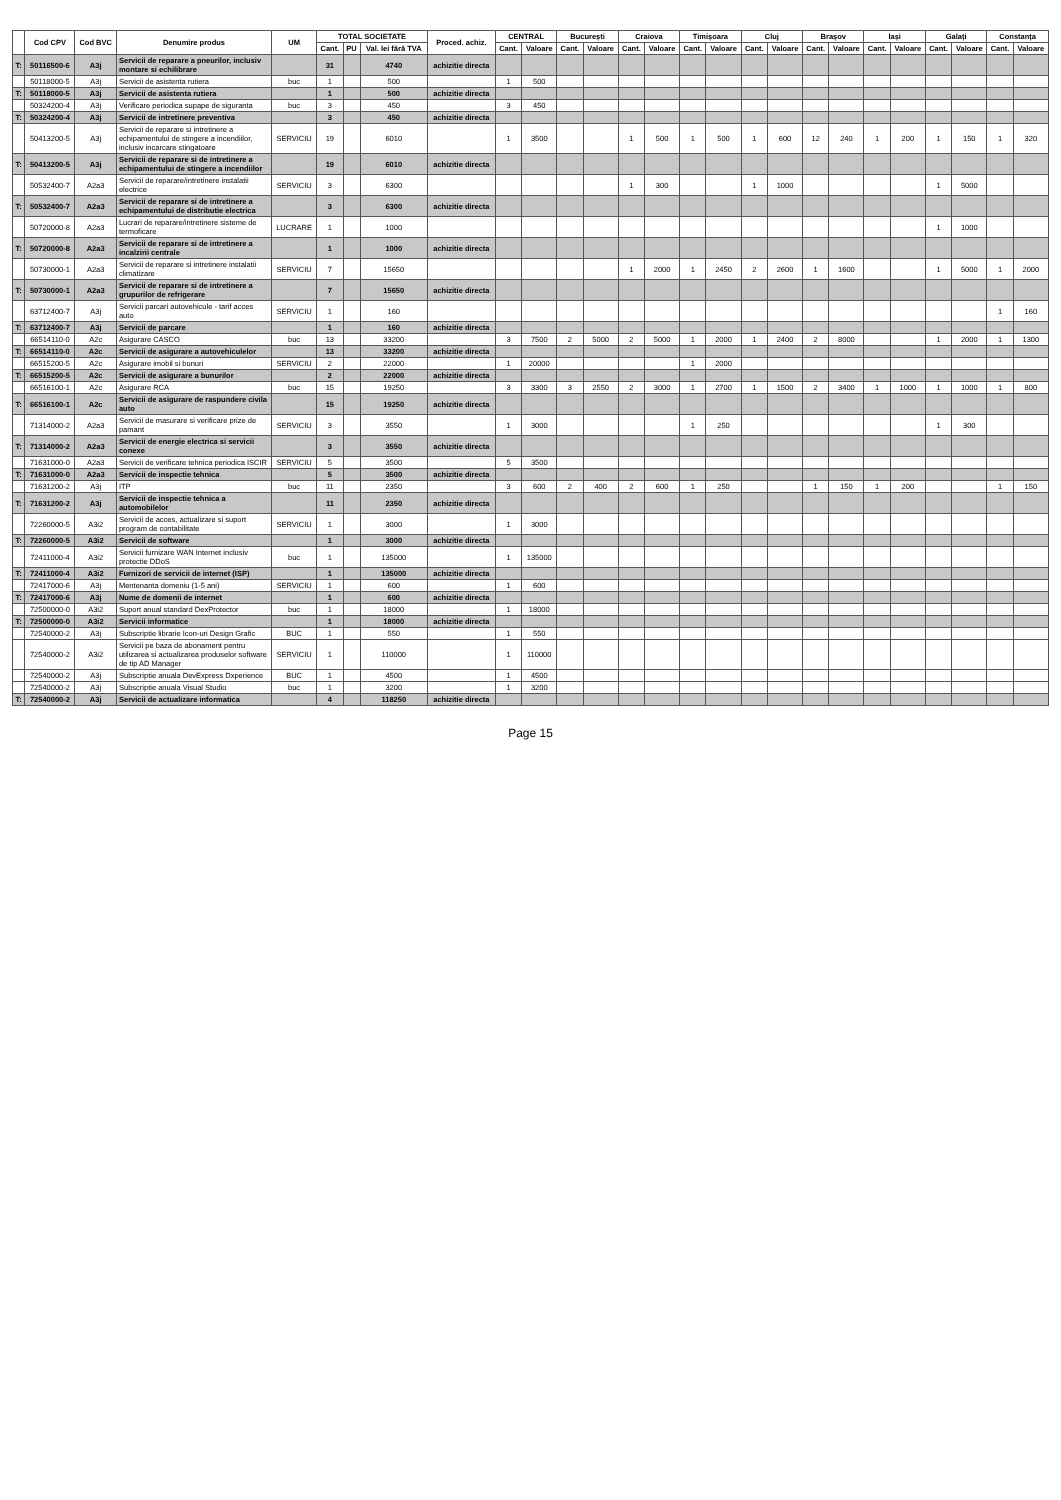| | Cod CPV | Cod BVC | Denumire produs | UM | TOTAL SOCIETATE | | | Proced. achiz. | CENTRAL | | București | | Craiova | | Timișoara | | Cluj | | Brașov | | Iași | | Galați | | Constanța | |
| --- | --- | --- | --- | --- | --- | --- | --- | --- | --- | --- | --- | --- | --- | --- | --- | --- | --- | --- | --- | --- | --- | --- | --- | --- | --- | --- |
| | | | | | Cant. | PU | Val. lei fără TVA | | Cant. | Valoare | Cant. | Valoare | Cant. | Valoare | Cant. | Valoare | Cant. | Valoare | Cant. | Valoare | Cant. | Valoare | Cant. | Valoare | Cant. | Valoare |
| T: | 50116500-6 | A3j | Servicii de reparare a pneurilor, inclusiv montare si echilibrare | | 31 | | 4740 | achizitie directa | | | | | | | | | | | | | | | | | | |
| | 50118000-5 | A3j | Servicii de asistenta rutiera | buc | 1 | | 500 | | 1 | 500 | | | | | | | | | | | | | | | | |
| T: | 50118000-5 | A3j | Servicii de asistenta rutiera | | 1 | | 500 | achizitie directa | | | | | | | | | | | | | | | | | | |
| | 50324200-4 | A3j | Verificare periodica supape de siguranta | buc | 3 | | 450 | | 3 | 450 | | | | | | | | | | | | | | | | |
| T: | 50324200-4 | A3j | Servicii de intretinere preventiva | | 3 | | 450 | achizitie directa | | | | | | | | | | | | | | | | | | |
| | 50413200-5 | A3j | Servicii de reparare si intretinere a echipamentului de stingere a incendiilor, inclusiv incarcare stingatoare | SERVICIU | 19 | | 6010 | | 1 | 3500 | | | 1 | 500 | 1 | 500 | 1 | 600 | 12 | 240 | 1 | 200 | 1 | 150 | 1 | 320 |
| T: | 50413200-5 | A3j | Servicii de reparare si de intretinere a echipamentului de stingere a incendiilor | | 19 | | 6010 | achizitie directa | | | | | | | | | | | | | | | | | | |
| | 50532400-7 | A2a3 | Servicii de reparare/intretinere instalatii electrice | SERVICIU | 3 | | 6300 | | | | | | 1 | 300 | | | 1 | 1000 | | | | | 1 | 5000 | | |
| T: | 50532400-7 | A2a3 | Servicii de reparare si de intretinere a echipamentului de distributie electrica | | 3 | | 6300 | achizitie directa | | | | | | | | | | | | | | | | | | |
| | 50720000-8 | A2a3 | Lucrari de reparare/intretinere sisteme de termoficare | LUCRARE | 1 | | 1000 | | | | | | | | | | | | | | | | 1 | 1000 | | |
| T: | 50720000-8 | A2a3 | Servicii de reparare si de intretinere a incalzirii centrale | | 1 | | 1000 | achizitie directa | | | | | | | | | | | | | | | | | | |
| | 50730000-1 | A2a3 | Servicii de reparare si intretinere instalatii climatizare | SERVICIU | 7 | | 15650 | | | | | | 1 | 2000 | 1 | 2450 | 2 | 2600 | 1 | 1600 | | | 1 | 5000 | 1 | 2000 |
| T: | 50730000-1 | A2a3 | Servicii de reparare si de intretinere a grupurilor de refrigerare | | 7 | | 15650 | achizitie directa | | | | | | | | | | | | | | | | | | |
| | 63712400-7 | A3j | Servicii parcari autovehicule - tarif acces auto | SERVICIU | 1 | | 160 | | | | | | | | | | | | | | | | | | 1 | 160 |
| T: | 63712400-7 | A3j | Servicii de parcare | | 1 | | 160 | achizitie directa | | | | | | | | | | | | | | | | | | |
| | 66514110-0 | A2c | Asigurare CASCO | buc | 13 | | 33200 | | 3 | 7500 | 2 | 5000 | 2 | 5000 | 1 | 2000 | 1 | 2400 | 2 | 8000 | | | 1 | 2000 | 1 | 1300 |
| T: | 66514110-0 | A2c | Servicii de asigurare a autovehiculelor | | 13 | | 33200 | achizitie directa | | | | | | | | | | | | | | | | | | |
| | 66515200-5 | A2c | Asigurare imobil si bunuri | SERVICIU | 2 | | 22000 | | 1 | 20000 | | | | | 1 | 2000 | | | | | | | | | | |
| T: | 66515200-5 | A2c | Servicii de asigurare a bunurilor | | 2 | | 22000 | achizitie directa | | | | | | | | | | | | | | | | | | |
| | 66516100-1 | A2c | Asigurare RCA | buc | 15 | | 19250 | | 3 | 3300 | 3 | 2550 | 2 | 3000 | 1 | 2700 | 1 | 1500 | 2 | 3400 | 1 | 1000 | 1 | 1000 | 1 | 800 |
| T: | 66516100-1 | A2c | Servicii de asigurare de raspundere civila auto | | 15 | | 19250 | achizitie directa | | | | | | | | | | | | | | | | | | |
| | 71314000-2 | A2a3 | Servicii de masurare si verificare prize de pamant | SERVICIU | 3 | | 3550 | | 1 | 3000 | | | | | 1 | 250 | | | | | | | 1 | 300 | | |
| T: | 71314000-2 | A2a3 | Servicii de energie electrica si servicii conexe | | 3 | | 3550 | achizitie directa | | | | | | | | | | | | | | | | | | |
| | 71631000-0 | A2a3 | Servicii de verificare tehnica periodica ISCIR | SERVICIU | 5 | | 3500 | | 5 | 3500 | | | | | | | | | | | | | | | | |
| T: | 71631000-0 | A2a3 | Servicii de inspectie tehnica | | 5 | | 3500 | achizitie directa | | | | | | | | | | | | | | | | | | |
| | 71631200-2 | A3j | ITP | buc | 11 | | 2350 | | 3 | 600 | 2 | 400 | 2 | 600 | 1 | 250 | | | 1 | 150 | 1 | 200 | | | 1 | 150 |
| T: | 71631200-2 | A3j | Servicii de inspectie tehnica a automobilelor | | 11 | | 2350 | achizitie directa | | | | | | | | | | | | | | | | | | |
| | 72260000-5 | A3i2 | Servicii de acces, actualizare si suport program de contabilitate | SERVICIU | 1 | | 3000 | | 1 | 3000 | | | | | | | | | | | | | | | | |
| T: | 72260000-5 | A3i2 | Servicii de software | | 1 | | 3000 | achizitie directa | | | | | | | | | | | | | | | | | | |
| | 72411000-4 | A3i2 | Servicii furnizare WAN Internet inclusiv protectie DDoS | buc | 1 | | 135000 | | 1 | 135000 | | | | | | | | | | | | | | | | |
| T: | 72411000-4 | A3i2 | Furnizori de servicii de internet (ISP) | | 1 | | 135000 | achizitie directa | | | | | | | | | | | | | | | | | | |
| | 72417000-6 | A3j | Mentenanta domeniu (1-5 ani) | SERVICIU | 1 | | 600 | | 1 | 600 | | | | | | | | | | | | | | | | |
| T: | 72417000-6 | A3j | Nume de domenii de internet | | 1 | | 600 | achizitie directa | | | | | | | | | | | | | | | | | | |
| | 72500000-0 | A3i2 | Suport anual standard DexProtector | buc | 1 | | 18000 | | 1 | 18000 | | | | | | | | | | | | | | | | |
| T: | 72500000-0 | A3i2 | Servicii informatice | | 1 | | 18000 | achizitie directa | | | | | | | | | | | | | | | | | | |
| | 72540000-2 | A3j | Subscriptie librarie Icon-uri Design Grafic | BUC | 1 | | 550 | | 1 | 550 | | | | | | | | | | | | | | | | |
| | 72540000-2 | A3i2 | Servicii pe baza de abonament pentru utilizarea si actualizarea produselor software de tip AD Manager | SERVICIU | 1 | | 110000 | | 1 | 110000 | | | | | | | | | | | | | | | | |
| | 72540000-2 | A3j | Subscriptie anuala DevExpress Dxperience | BUC | 1 | | 4500 | | 1 | 4500 | | | | | | | | | | | | | | | | |
| | 72540000-2 | A3j | Subscriptie anuala Visual Studio | buc | 1 | | 3200 | | 1 | 3200 | | | | | | | | | | | | | | | | |
| T: | 72540000-2 | A3j | Servicii de actualizare informatica | | 4 | | 118250 | achizitie directa | | | | | | | | | | | | | | | | | | |
Page 15